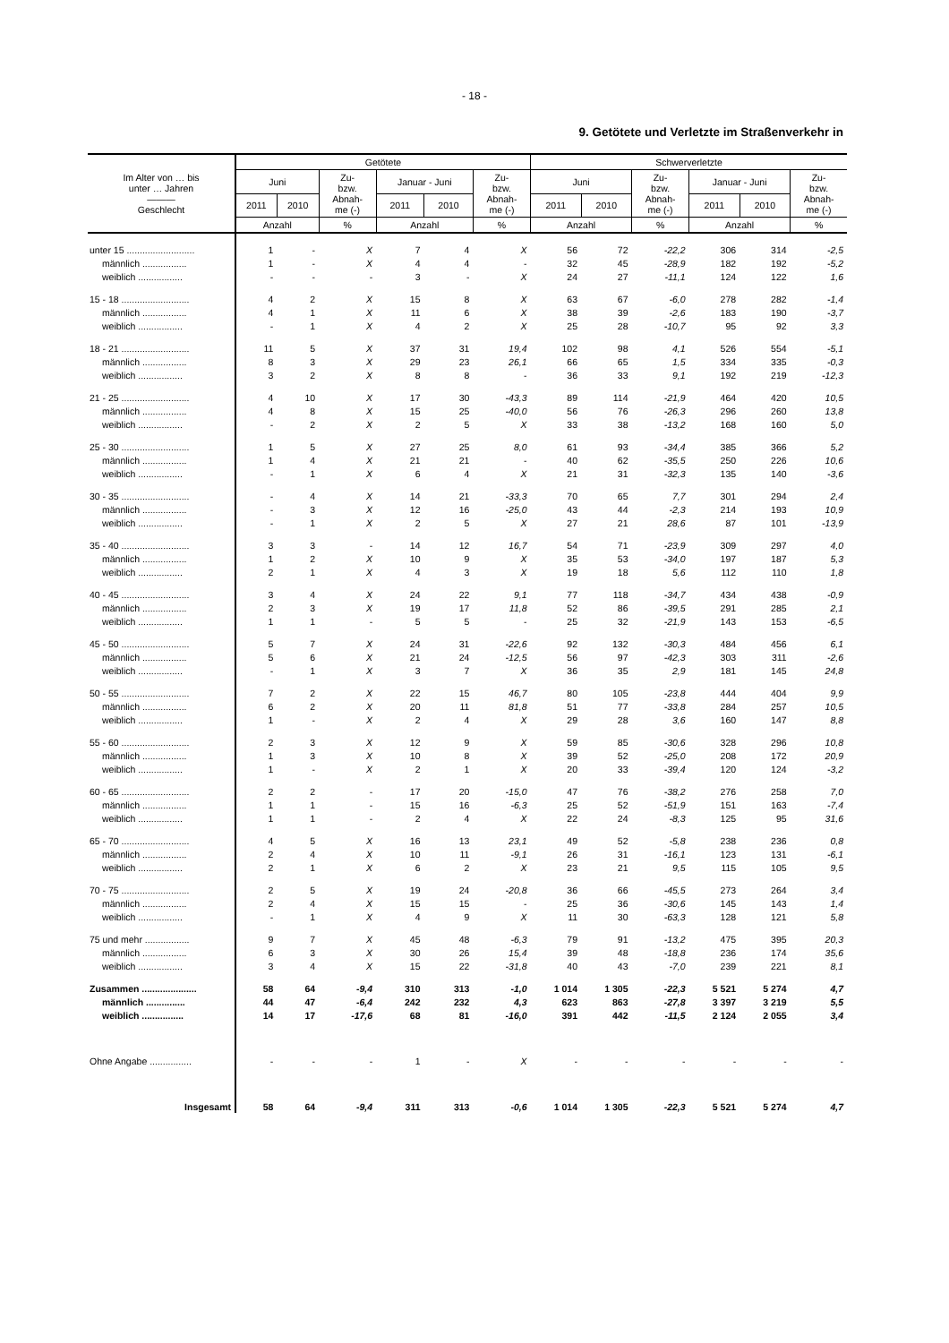- 18 -
9. Getötete und Verletzte im Straßenverkehr in
| Im Alter von … bis unter … Jahren ——— Geschlecht | Getötete | | | | | | Schwerverletzte | | | | | |
| --- | --- | --- | --- | --- | --- | --- | --- | --- | --- | --- | --- | --- |
| | Juni | | Zu- bzw. Abnah- me (-) | Januar - Juni | | Zu- bzw. Abnah- me (-) | Juni | | Zu- bzw. Abnah- me (-) | Januar - Juni | | Zu- bzw. Abnah- me (-) |
| | 2011 | 2010 | | 2011 | 2010 | | 2011 | 2010 | | 2011 | 2010 | |
| | Anzahl | | % | Anzahl | | % | Anzahl | | % | Anzahl | | % |
| unter 15 .......................... | 1 | - | X | 7 | 4 | X | 56 | 72 | -22,2 | 306 | 314 | -2,5 |
| männlich ................. | 1 | - | X | 4 | 4 | - | 32 | 45 | -28,9 | 182 | 192 | -5,2 |
| weiblich ................. | - | - | - | 3 | - | X | 24 | 27 | -11,1 | 124 | 122 | 1,6 |
| 15 - 18 .......................... | 4 | 2 | X | 15 | 8 | X | 63 | 67 | -6,0 | 278 | 282 | -1,4 |
| männlich ................. | 4 | 1 | X | 11 | 6 | X | 38 | 39 | -2,6 | 183 | 190 | -3,7 |
| weiblich ................. | - | 1 | X | 4 | 2 | X | 25 | 28 | -10,7 | 95 | 92 | 3,3 |
| 18 - 21 .......................... | 11 | 5 | X | 37 | 31 | 19,4 | 102 | 98 | 4,1 | 526 | 554 | -5,1 |
| männlich ................. | 8 | 3 | X | 29 | 23 | 26,1 | 66 | 65 | 1,5 | 334 | 335 | -0,3 |
| weiblich ................. | 3 | 2 | X | 8 | 8 | - | 36 | 33 | 9,1 | 192 | 219 | -12,3 |
| 21 - 25 .......................... | 4 | 10 | X | 17 | 30 | -43,3 | 89 | 114 | -21,9 | 464 | 420 | 10,5 |
| männlich ................. | 4 | 8 | X | 15 | 25 | -40,0 | 56 | 76 | -26,3 | 296 | 260 | 13,8 |
| weiblich ................. | - | 2 | X | 2 | 5 | X | 33 | 38 | -13,2 | 168 | 160 | 5,0 |
| 25 - 30 .......................... | 1 | 5 | X | 27 | 25 | 8,0 | 61 | 93 | -34,4 | 385 | 366 | 5,2 |
| männlich ................. | 1 | 4 | X | 21 | 21 | - | 40 | 62 | -35,5 | 250 | 226 | 10,6 |
| weiblich ................. | - | 1 | X | 6 | 4 | X | 21 | 31 | -32,3 | 135 | 140 | -3,6 |
| 30 - 35 .......................... | - | 4 | X | 14 | 21 | -33,3 | 70 | 65 | 7,7 | 301 | 294 | 2,4 |
| männlich ................. | - | 3 | X | 12 | 16 | -25,0 | 43 | 44 | -2,3 | 214 | 193 | 10,9 |
| weiblich ................. | - | 1 | X | 2 | 5 | X | 27 | 21 | 28,6 | 87 | 101 | -13,9 |
| 35 - 40 .......................... | 3 | 3 | - | 14 | 12 | 16,7 | 54 | 71 | -23,9 | 309 | 297 | 4,0 |
| männlich ................. | 1 | 2 | X | 10 | 9 | X | 35 | 53 | -34,0 | 197 | 187 | 5,3 |
| weiblich ................. | 2 | 1 | X | 4 | 3 | X | 19 | 18 | 5,6 | 112 | 110 | 1,8 |
| 40 - 45 .......................... | 3 | 4 | X | 24 | 22 | 9,1 | 77 | 118 | -34,7 | 434 | 438 | -0,9 |
| männlich ................. | 2 | 3 | X | 19 | 17 | 11,8 | 52 | 86 | -39,5 | 291 | 285 | 2,1 |
| weiblich ................. | 1 | 1 | - | 5 | 5 | - | 25 | 32 | -21,9 | 143 | 153 | -6,5 |
| 45 - 50 .......................... | 5 | 7 | X | 24 | 31 | -22,6 | 92 | 132 | -30,3 | 484 | 456 | 6,1 |
| männlich ................. | 5 | 6 | X | 21 | 24 | -12,5 | 56 | 97 | -42,3 | 303 | 311 | -2,6 |
| weiblich ................. | - | 1 | X | 3 | 7 | X | 36 | 35 | 2,9 | 181 | 145 | 24,8 |
| 50 - 55 .......................... | 7 | 2 | X | 22 | 15 | 46,7 | 80 | 105 | -23,8 | 444 | 404 | 9,9 |
| männlich ................. | 6 | 2 | X | 20 | 11 | 81,8 | 51 | 77 | -33,8 | 284 | 257 | 10,5 |
| weiblich ................. | 1 | - | X | 2 | 4 | X | 29 | 28 | 3,6 | 160 | 147 | 8,8 |
| 55 - 60 .......................... | 2 | 3 | X | 12 | 9 | X | 59 | 85 | -30,6 | 328 | 296 | 10,8 |
| männlich ................. | 1 | 3 | X | 10 | 8 | X | 39 | 52 | -25,0 | 208 | 172 | 20,9 |
| weiblich ................. | 1 | - | X | 2 | 1 | X | 20 | 33 | -39,4 | 120 | 124 | -3,2 |
| 60 - 65 .......................... | 2 | 2 | - | 17 | 20 | -15,0 | 47 | 76 | -38,2 | 276 | 258 | 7,0 |
| männlich ................. | 1 | 1 | - | 15 | 16 | -6,3 | 25 | 52 | -51,9 | 151 | 163 | -7,4 |
| weiblich ................. | 1 | 1 | - | 2 | 4 | X | 22 | 24 | -8,3 | 125 | 95 | 31,6 |
| 65 - 70 .......................... | 4 | 5 | X | 16 | 13 | 23,1 | 49 | 52 | -5,8 | 238 | 236 | 0,8 |
| männlich ................. | 2 | 4 | X | 10 | 11 | -9,1 | 26 | 31 | -16,1 | 123 | 131 | -6,1 |
| weiblich ................. | 2 | 1 | X | 6 | 2 | X | 23 | 21 | 9,5 | 115 | 105 | 9,5 |
| 70 - 75 .......................... | 2 | 5 | X | 19 | 24 | -20,8 | 36 | 66 | -45,5 | 273 | 264 | 3,4 |
| männlich ................. | 2 | 4 | X | 15 | 15 | - | 25 | 36 | -30,6 | 145 | 143 | 1,4 |
| weiblich ................. | - | 1 | X | 4 | 9 | X | 11 | 30 | -63,3 | 128 | 121 | 5,8 |
| 75 und mehr ................. | 9 | 7 | X | 45 | 48 | -6,3 | 79 | 91 | -13,2 | 475 | 395 | 20,3 |
| männlich ................. | 6 | 3 | X | 30 | 26 | 15,4 | 39 | 48 | -18,8 | 236 | 174 | 35,6 |
| weiblich ................. | 3 | 4 | X | 15 | 22 | -31,8 | 40 | 43 | -7,0 | 239 | 221 | 8,1 |
| Zusammen ..................... | 58 | 64 | -9,4 | 310 | 313 | -1,0 | 1 014 | 1 305 | -22,3 | 5 521 | 5 274 | 4,7 |
| männlich ............... | 44 | 47 | -6,4 | 242 | 232 | 4,3 | 623 | 863 | -27,8 | 3 397 | 3 219 | 5,5 |
| weiblich ................ | 14 | 17 | -17,6 | 68 | 81 | -16,0 | 391 | 442 | -11,5 | 2 124 | 2 055 | 3,4 |
| Ohne Angabe ................ | - | - | - | 1 | - | X | - | - | - | - | - | - |
| Insgesamt | 58 | 64 | -9,4 | 311 | 313 | -0,6 | 1 014 | 1 305 | -22,3 | 5 521 | 5 274 | 4,7 |